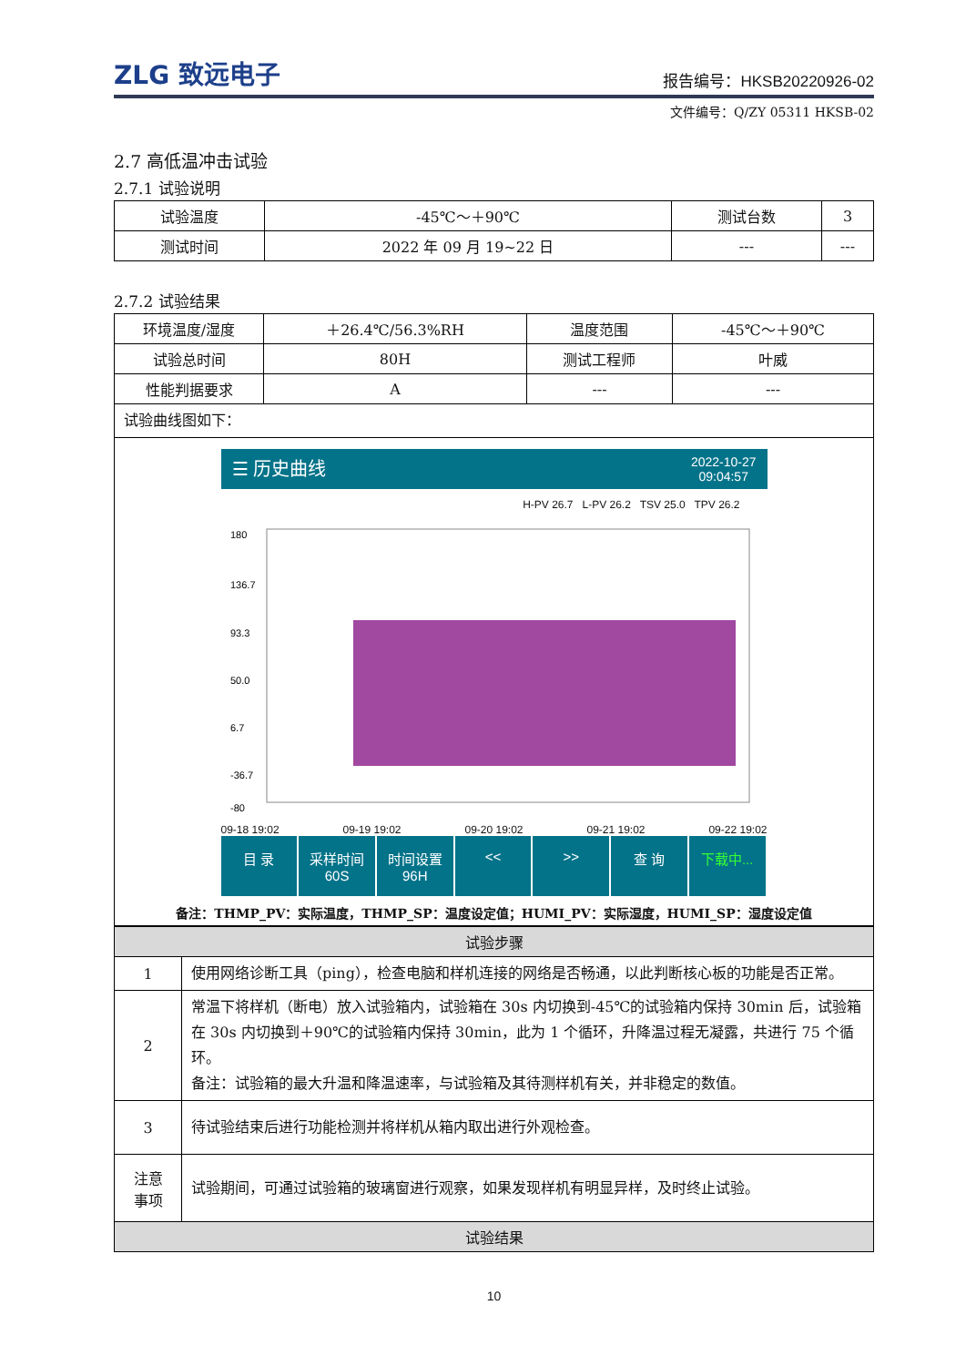ZLG 致远电子 报告编号：HKSB20220926-02
文件编号：Q/ZY 05311 HKSB-02
2.7 高低温冲击试验
2.7.1 试验说明
| 试验温度 | -45℃～＋90℃ | 测试台数 | 3 |
| 测试时间 | 2022 年 09 月 19~22 日 | --- | --- |
2.7.2 试验结果
| 环境温度/湿度 | ＋26.4℃/56.3%RH | 温度范围 | -45℃～＋90℃ |
| 试验总时间 | 80H | 测试工程师 | 叶威 |
| 性能判据要求 | A | --- | --- |
| 试验曲线图如下： | | | |
| ☰ 历史曲线 2022-10-27 09:04:57 H-PV 26.7 L-PV 26.2 TSV 25.0 TPV 26.2 180 136.7 93.3 50.0 6.7 -36.7 -80 09-18 19:02 09-19 19:02 09-20 19:02 09-21 19:02 09-22 19:02 目 录 采样时间 60S 时间设置 96H << >> 查 询 下载中... 备注：THMP_PV：实际温度，THMP_SP：温度设定值；HUMI_PV：实际湿度，HUMI_SP：湿度设定值 | | | |
| 试验步骤 | |
| 1 | 使用网络诊断工具（ping），检查电脑和样机连接的网络是否畅通，以此判断核心板的功能是否正常。 |
| 2 | 常温下将样机（断电）放入试验箱内，试验箱在 30s 内切换到-45℃的试验箱内保持 30min 后，试验箱在 30s 内切换到＋90℃的试验箱内保持 30min，此为 1 个循环，升降温过程无凝露，共进行 75 个循环。 备注：试验箱的最大升温和降温速率，与试验箱及其待测样机有关，并非稳定的数值。 |
| 3 | 待试验结束后进行功能检测并将样机从箱内取出进行外观检查。 |
| 注意 事项 | 试验期间，可通过试验箱的玻璃窗进行观察，如果发现样机有明显异样，及时终止试验。 |
| 试验结果 | |
10